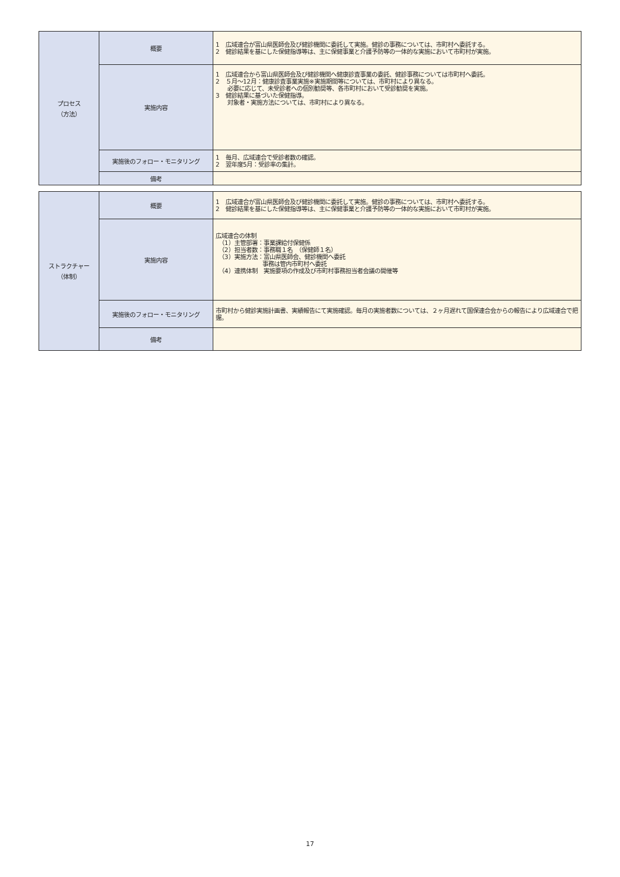| プロセス （方法） | 概要 | 1 広域連合が富山県医師会及び健診機関に委託して実施。健診の事務については、市町村へ委託する。 2 健診結果を基にした保健指導等は、主に保健事業と介護予防等の一体的な実施において市町村が実施。 |
| | 実施内容 | 1 広域連合から富山県医師会及び健診機関へ健康診査事業の委託、健診事務については市町村へ委託。 2 ５月～12月：健康診査事業実施※実施期間等については、市町村により異なる。 必要に応じて、未受診者への個別勧奨等、各市町村において受診勧奨を実施。 3 健診結果に基づいた保健指導。 対象者・実施方法については、市町村により異なる。 |
| | 実施後のフォロー・モニタリング | 1 毎月、広域連合で受診者数の確認。 2 翌年度5月：受診率の集計。 |
| | 備考 | |
| ストラクチャー （体制） | 概要 | 1 広域連合が富山県医師会及び健診機関に委託して実施。健診の事務については、市町村へ委託する。 2 健診結果を基にした保健指導等は、主に保健事業と介護予防等の一体的な実施において市町村が実施。 |
| | 実施内容 | 広域連合の体制 （1）主管部署：事業課給付保健係 （2）担当者数：事務職１名 （保健師１名） （3）実施方法：富山県医師会、健診機関へ委託 事務は管内市町村へ委託 （4）連携体制 実施要項の作成及び市町村事務担当者会議の開催等 |
| | 実施後のフォロー・モニタリング | 市町村から健診実施計画書、実績報告にて実施確認。毎月の実施者数については、２ヶ月遅れて国保連合会からの報告により広域連合で把握。 |
| | 備考 | |
17